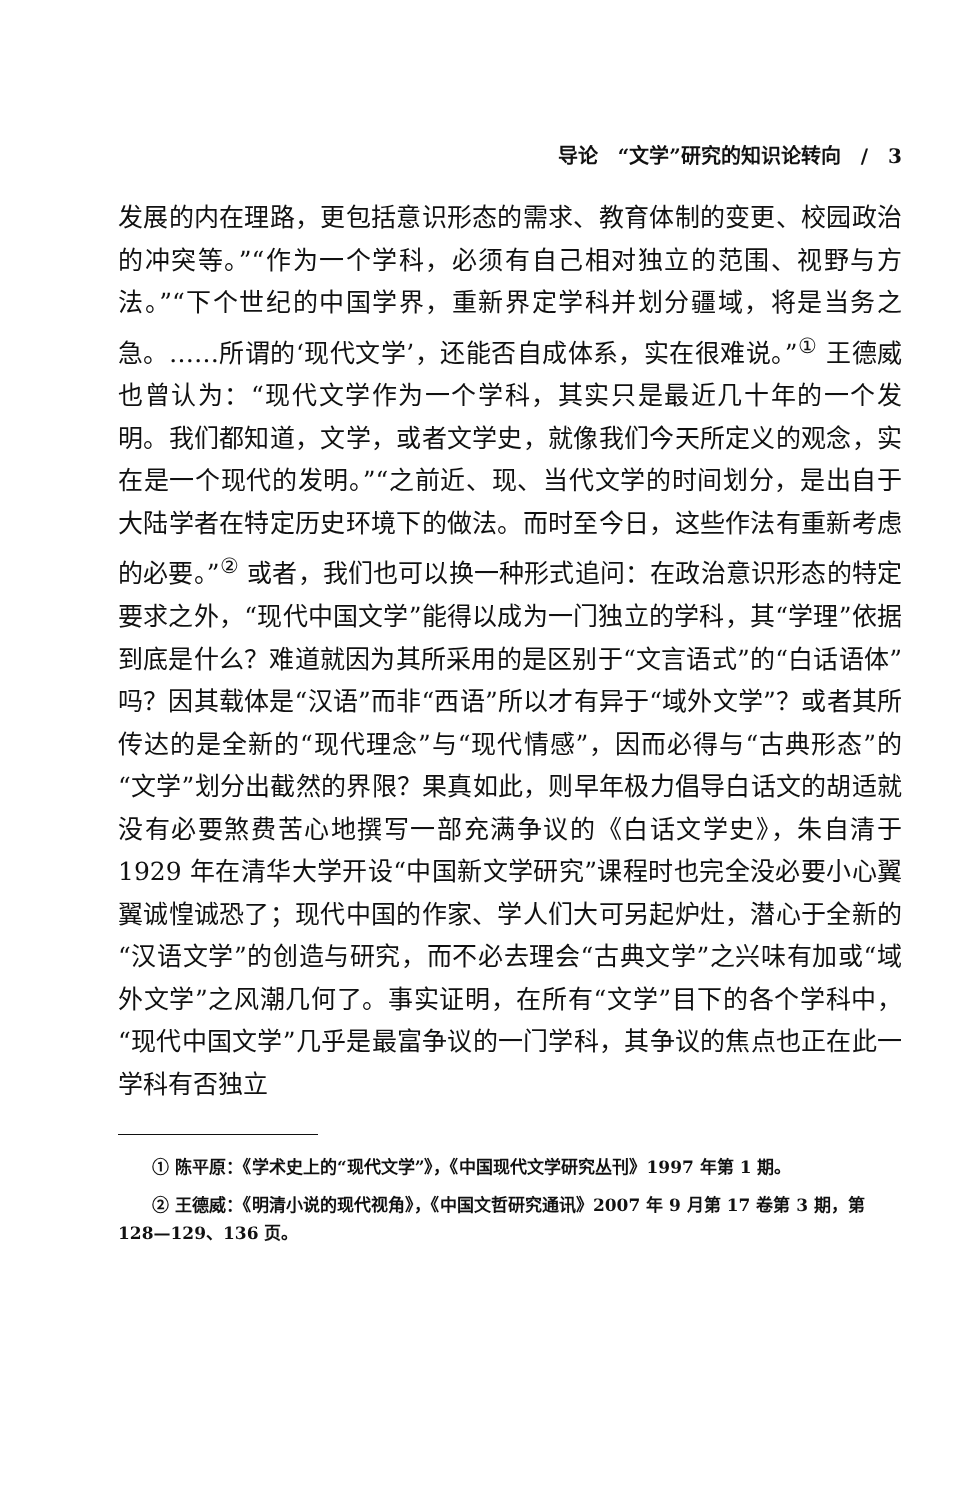导论　“文学”研究的知识论转向　/　3
发展的内在理路，更包括意识形态的需求、教育体制的变更、校园政治的冲突等。”“作为一个学科，必须有自己相对独立的范围、视野与方法。”“下个世纪的中国学界，重新界定学科并划分疆域，将是当务之急。……所谓的‘现代文学’，还能否自成体系，实在很难说。”<sup>①</sup> 王德威也曾认为：“现代文学作为一个学科，其实只是最近几十年的一个发明。我们都知道，文学，或者文学史，就像我们今天所定义的观念，实在是一个现代的发明。”“之前近、现、当代文学的时间划分，是出自于大陆学者在特定历史环境下的做法。而时至今日，这些作法有重新考虑的必要。”<sup>②</sup> 或者，我们也可以换一种形式追问：在政治意识形态的特定要求之外，“现代中国文学”能得以成为一门独立的学科，其“学理”依据到底是什么？难道就因为其所采用的是区别于“文言语式”的“白话语体”吗？因其载体是“汉语”而非“西语”所以才有异于“域外文学”？或者其所传达的是全新的“现代理念”与“现代情感”，因而必得与“古典形态”的“文学”划分出截然的界限？果真如此，则早年极力倡导白话文的胡适就没有必要煞费苦心地撰写一部充满争议的《白话文学史》，朱自清于 1929 年在清华大学开设“中国新文学研究”课程时也完全没必要小心翼翼诚惶诚恐了；现代中国的作家、学人们大可另起炉灶，潜心于全新的“汉语文学”的创造与研究，而不必去理会“古典文学”之兴味有加或“域外文学”之风潮几何了。事实证明，在所有“文学”目下的各个学科中，“现代中国文学”几乎是最富争议的一门学科，其争议的焦点也正在此一学科有否独立
① 陈平原：《学术史上的“现代文学”》，《中国现代文学研究丛刊》1997 年第 1 期。
② 王德威：《明清小说的现代视角》，《中国文哲研究通讯》2007 年 9 月第 17 卷第 3 期，第 128—129、136 页。